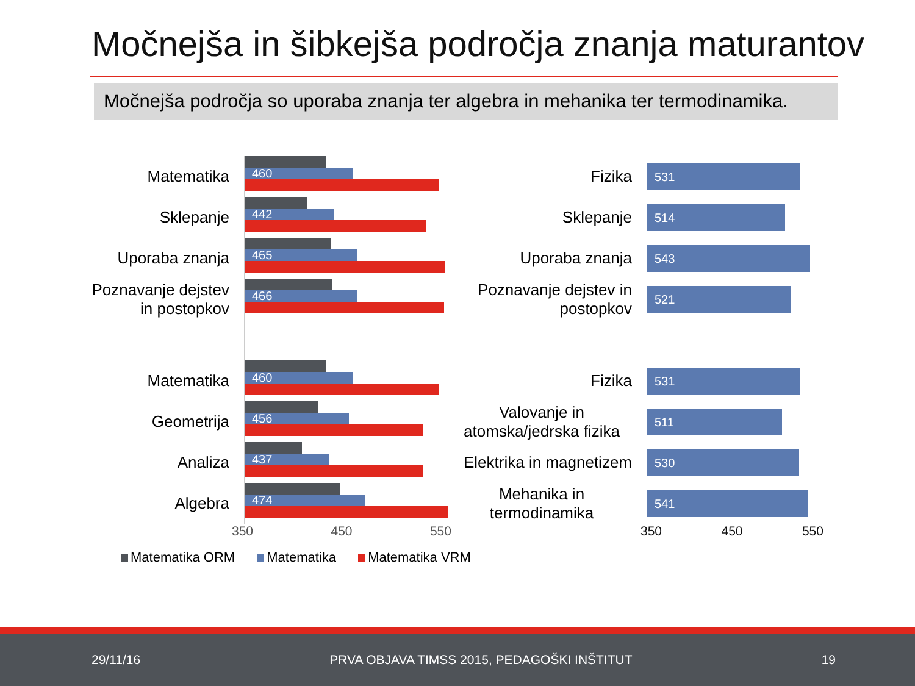Močnejša in šibkejša področja znanja maturantov
Močnejša področja so uporaba znanja ter algebra in mehanika ter termodinamika.
Matematika
Sklepanje
Uporaba znanja
Poznavanje dejstev
in postopkov
Matematika
Geometrija
Analiza
Algebra
460
442
465
466
460
456
437
474
350 450 550
Fizika
Sklepanje
Uporaba znanja
Poznavanje dejstev in postopkov
Fizika
Valovanje in atomska/jedrska fizika
Elektrika in magnetizem
Mehanika in termodinamika
531
514
543
521
531
511
530
541
350 450 550
Matematika ORM Matematika Matematika VRM
29/11/16 PRVA OBJAVA TIMSS 2015, PEDAGOŠKI INŠTITUT 19